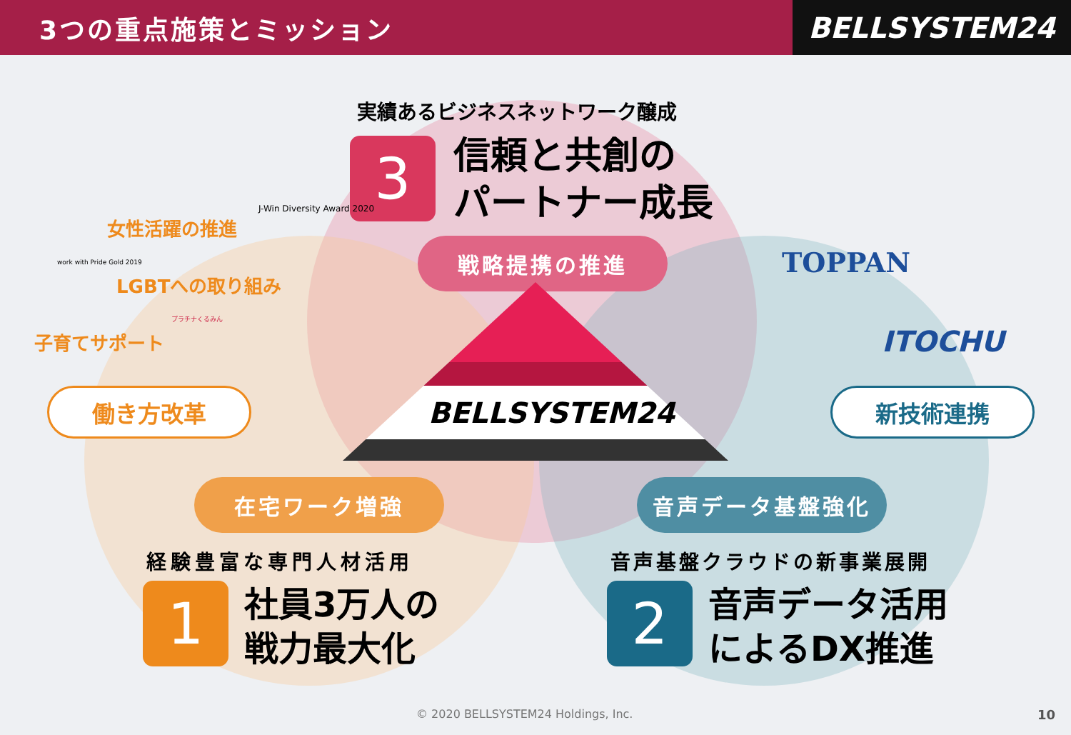3つの重点施策とミッション
BELLSYSTEM24
実績あるビジネスネットワーク醸成
3
信頼と共創の
パートナー成長
戦略提携の推進
BELLSYSTEM24
女性活躍の推進
J-Win Diversity Award 2020
work with Pride Gold 2019
LGBTへの取り組み
子育てサポート
プラチナくるみん
働き方改革
TOPPAN
ITOCHU
新技術連携
在宅ワーク増強 音声データ基盤強化
経験豊富な専門人材活用
1
社員3万人の
戦力最大化
音声基盤クラウドの新事業展開
2
音声データ活用
によるDX推進
© 2020 BELLSYSTEM24 Holdings, Inc.
10